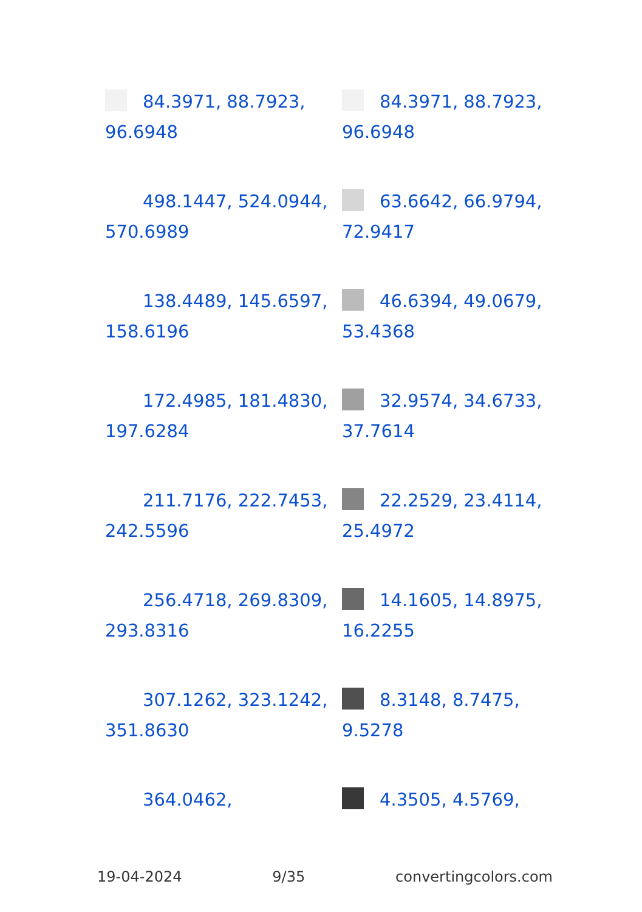84.3971, 88.7923, 96.6948
84.3971, 88.7923, 96.6948
498.1447, 524.0944, 570.6989
63.6642, 66.9794, 72.9417
138.4489, 145.6597, 158.6196
46.6394, 49.0679, 53.4368
172.4985, 181.4830, 197.6284
32.9574, 34.6733, 37.7614
211.7176, 222.7453, 242.5596
22.2529, 23.4114, 25.4972
256.4718, 269.8309, 293.8316
14.1605, 14.8975, 16.2255
307.1262, 323.1242, 351.8630
8.3148, 8.7475, 9.5278
364.0462,
4.3505, 4.5769,
19-04-2024 9/35 convertingcolors.com